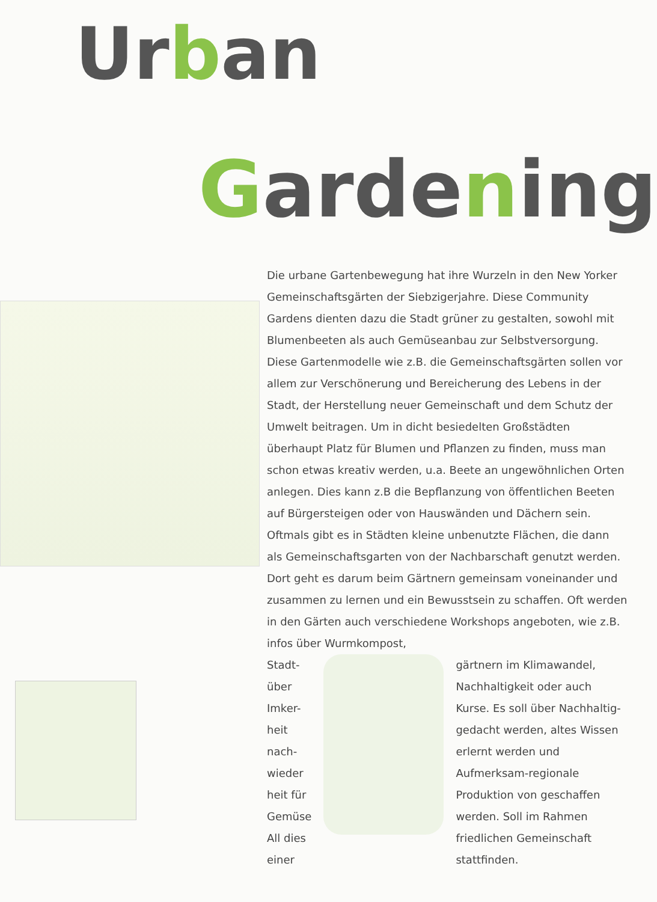Urban
Gardening
Die urbane Gartenbewegung hat ihre Wurzeln in den New Yorker Gemeinschaftsgärten der Siebzigerjahre. Diese Community Gardens dienten dazu die Stadt grüner zu gestalten, sowohl mit Blumenbeeten als auch Gemüseanbau zur Selbstversorgung.
Diese Gartenmodelle wie z.B. die Gemeinschaftsgärten sollen vor allem zur Verschönerung und Bereicherung des Lebens in der Stadt, der Herstellung neuer Gemeinschaft und dem Schutz der Umwelt beitragen. Um in dicht besiedelten Großstädten überhaupt Platz für Blumen und Pflanzen zu finden, muss man schon etwas kreativ werden, u.a. Beete an ungewöhnlichen Orten anlegen. Dies kann z.B die Bepflanzung von öffentlichen Beeten auf Bürgersteigen oder von Hauswänden und Dächern sein. Oftmals gibt es in Städten kleine unbenutzte Flächen, die dann als Gemeinschaftsgarten von der Nachbarschaft genutzt werden. Dort geht es darum beim Gärtnern gemeinsam voneinander und zusammen zu lernen und ein Bewusstsein zu schaffen. Oft werden in den Gärten auch verschiedene Workshops angeboten, wie z.B. infos über Wurmkompost,
Stadt-
über
Imker-
heit nach-
wieder
heit für
Gemüse
All dies
einer
gärtnern im Klimawandel, Nachhaltigkeit oder auch Kurse. Es soll über Nachhaltig-gedacht werden, altes Wissen erlernt werden und Aufmerksam-regionale Produktion von geschaffen werden. Soll im Rahmen friedlichen Gemeinschaft stattfinden.